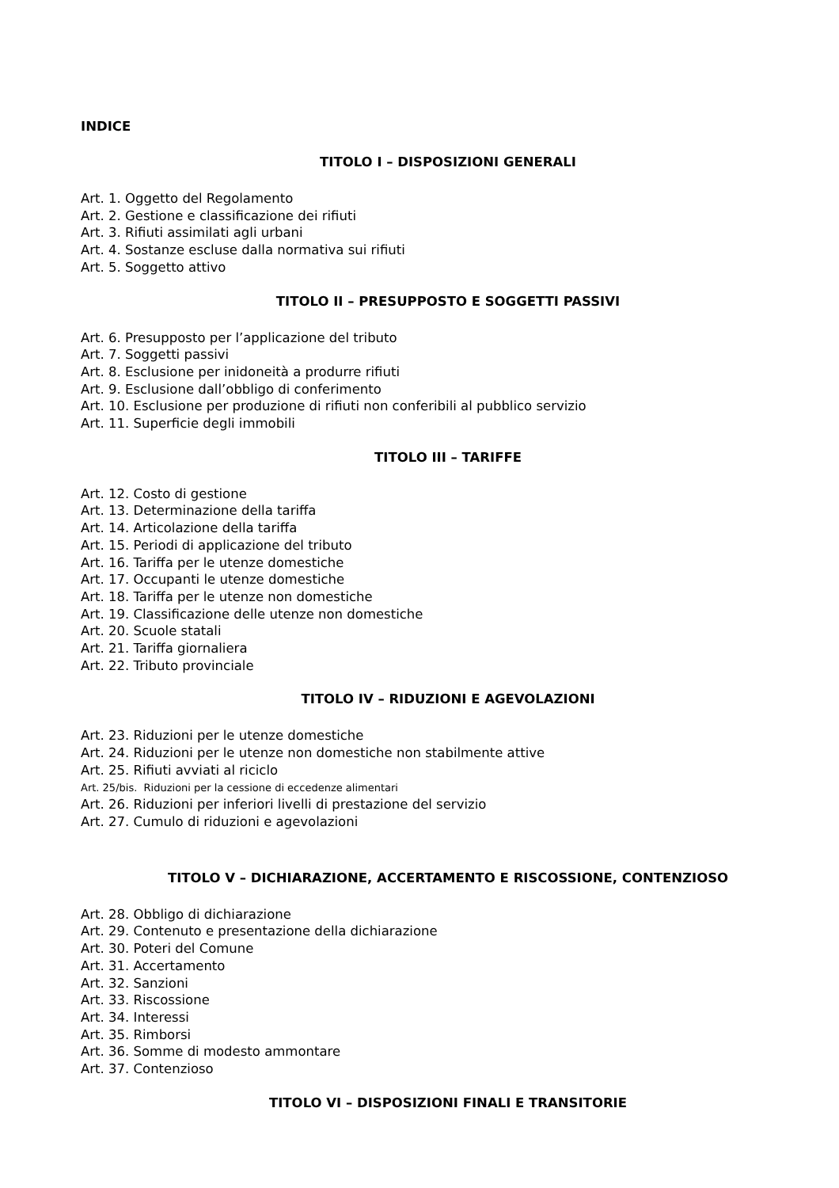INDICE
TITOLO I – DISPOSIZIONI GENERALI
Art. 1. Oggetto del Regolamento
Art. 2. Gestione e classificazione dei rifiuti
Art. 3. Rifiuti assimilati agli urbani
Art. 4. Sostanze escluse dalla normativa sui rifiuti
Art. 5. Soggetto attivo
TITOLO II – PRESUPPOSTO E SOGGETTI PASSIVI
Art. 6. Presupposto per l’applicazione del tributo
Art. 7. Soggetti passivi
Art. 8. Esclusione per inidoneità a produrre rifiuti
Art. 9. Esclusione dall’obbligo di conferimento
Art. 10. Esclusione per produzione di rifiuti non conferibili al pubblico servizio
Art. 11. Superficie degli immobili
TITOLO III – TARIFFE
Art. 12. Costo di gestione
Art. 13. Determinazione della tariffa
Art. 14. Articolazione della tariffa
Art. 15. Periodi di applicazione del tributo
Art. 16. Tariffa per le utenze domestiche
Art. 17. Occupanti le utenze domestiche
Art. 18. Tariffa per le utenze non domestiche
Art. 19. Classificazione delle utenze non domestiche
Art. 20. Scuole statali
Art. 21. Tariffa giornaliera
Art. 22. Tributo provinciale
TITOLO IV – RIDUZIONI E AGEVOLAZIONI
Art. 23. Riduzioni per le utenze domestiche
Art. 24. Riduzioni per le utenze non domestiche non stabilmente attive
Art. 25. Rifiuti avviati al riciclo
Art. 25/bis. Riduzioni per la cessione di eccedenze alimentari
Art. 26. Riduzioni per inferiori livelli di prestazione del servizio
Art. 27. Cumulo di riduzioni e agevolazioni
TITOLO V – DICHIARAZIONE, ACCERTAMENTO E RISCOSSIONE, CONTENZIOSO
Art. 28. Obbligo di dichiarazione
Art. 29. Contenuto e presentazione della dichiarazione
Art. 30. Poteri del Comune
Art. 31. Accertamento
Art. 32. Sanzioni
Art. 33. Riscossione
Art. 34. Interessi
Art. 35. Rimborsi
Art. 36. Somme di modesto ammontare
Art. 37. Contenzioso
TITOLO VI – DISPOSIZIONI FINALI E TRANSITORIE